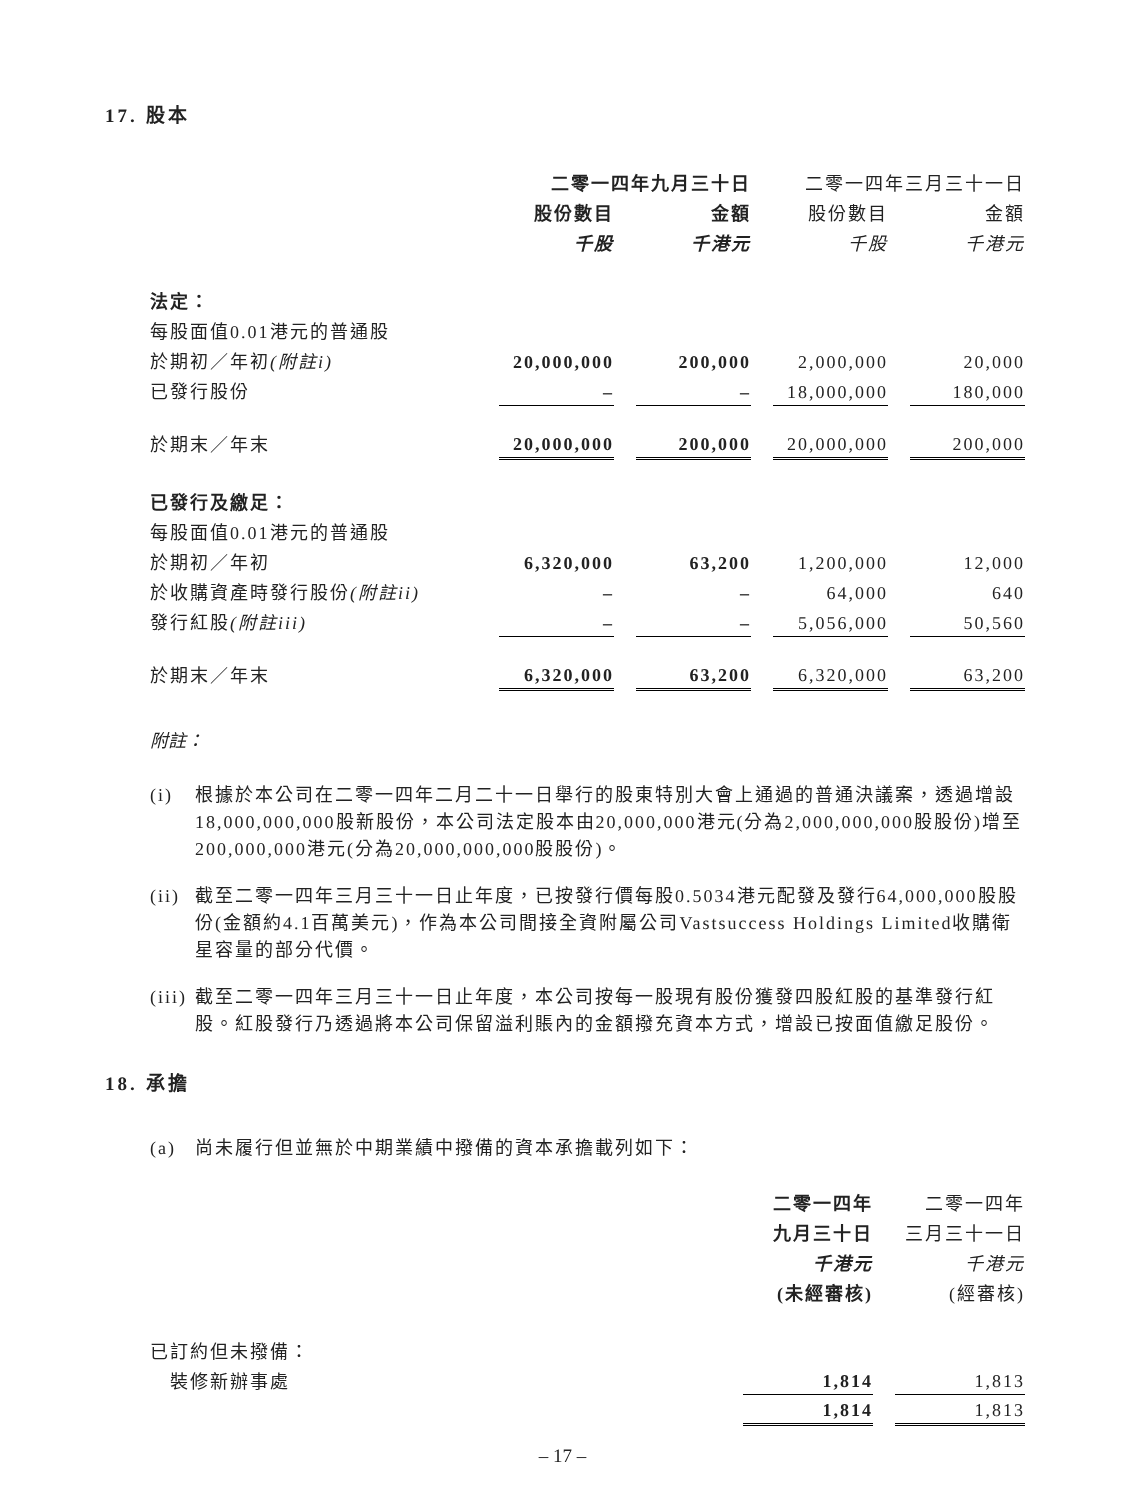17. 股本
| | 二零一四年九月三十日 | | | | 二零一四年三月三十一日 | | |
| --- | --- | --- | --- | --- | --- | --- | --- |
| | 股份數目 | | 金額 | | 股份數目 | | 金額 |
| | 千股 | | 千港元 | | 千股 | | 千港元 |
| 法定： | | | | | | | |
| 每股面值0.01港元的普通股 | | | | | | | |
| 於期初／年初 (附註i) | 20,000,000 | | 200,000 | | 2,000,000 | | 20,000 |
| 已發行股份 | – | | – | | 18,000,000 | | 180,000 |
| 於期末／年末 | 20,000,000 | | 200,000 | | 20,000,000 | | 200,000 |
| 已發行及繳足： | | | | | | | |
| 每股面值0.01港元的普通股 | | | | | | | |
| 於期初／年初 | 6,320,000 | | 63,200 | | 1,200,000 | | 12,000 |
| 於收購資產時發行股份 (附註ii) | – | | – | | 64,000 | | 640 |
| 發行紅股 (附註iii) | – | | – | | 5,056,000 | | 50,560 |
| 於期末／年末 | 6,320,000 | | 63,200 | | 6,320,000 | | 63,200 |
附註：
(i) 根據於本公司在二零一四年二月二十一日舉行的股東特別大會上通過的普通決議案，透過增設18,000,000,000股新股份，本公司法定股本由20,000,000港元(分為2,000,000,000股股份)增至200,000,000港元(分為20,000,000,000股股份)。
(ii) 截至二零一四年三月三十一日止年度，已按發行價每股0.5034港元配發及發行64,000,000股股份(金額約4.1百萬美元)，作為本公司間接全資附屬公司Vastsuccess Holdings Limited收購衛星容量的部分代價。
(iii) 截至二零一四年三月三十一日止年度，本公司按每一股現有股份獲發四股紅股的基準發行紅股。紅股發行乃透過將本公司保留溢利賬內的金額撥充資本方式，增設已按面值繳足股份。
18. 承擔
(a) 尚未履行但並無於中期業績中撥備的資本承擔載列如下：
| | 二零一四年 | | 二零一四年 |
| | 九月三十日 | | 三月三十一日 |
| | 千港元 | | 千港元 |
| | (未經審核) | | (經審核) |
| 已訂約但未撥備： | | | |
| 裝修新辦事處 | 1,814 | | 1,813 |
| | 1,814 | | 1,813 |
– 17 –